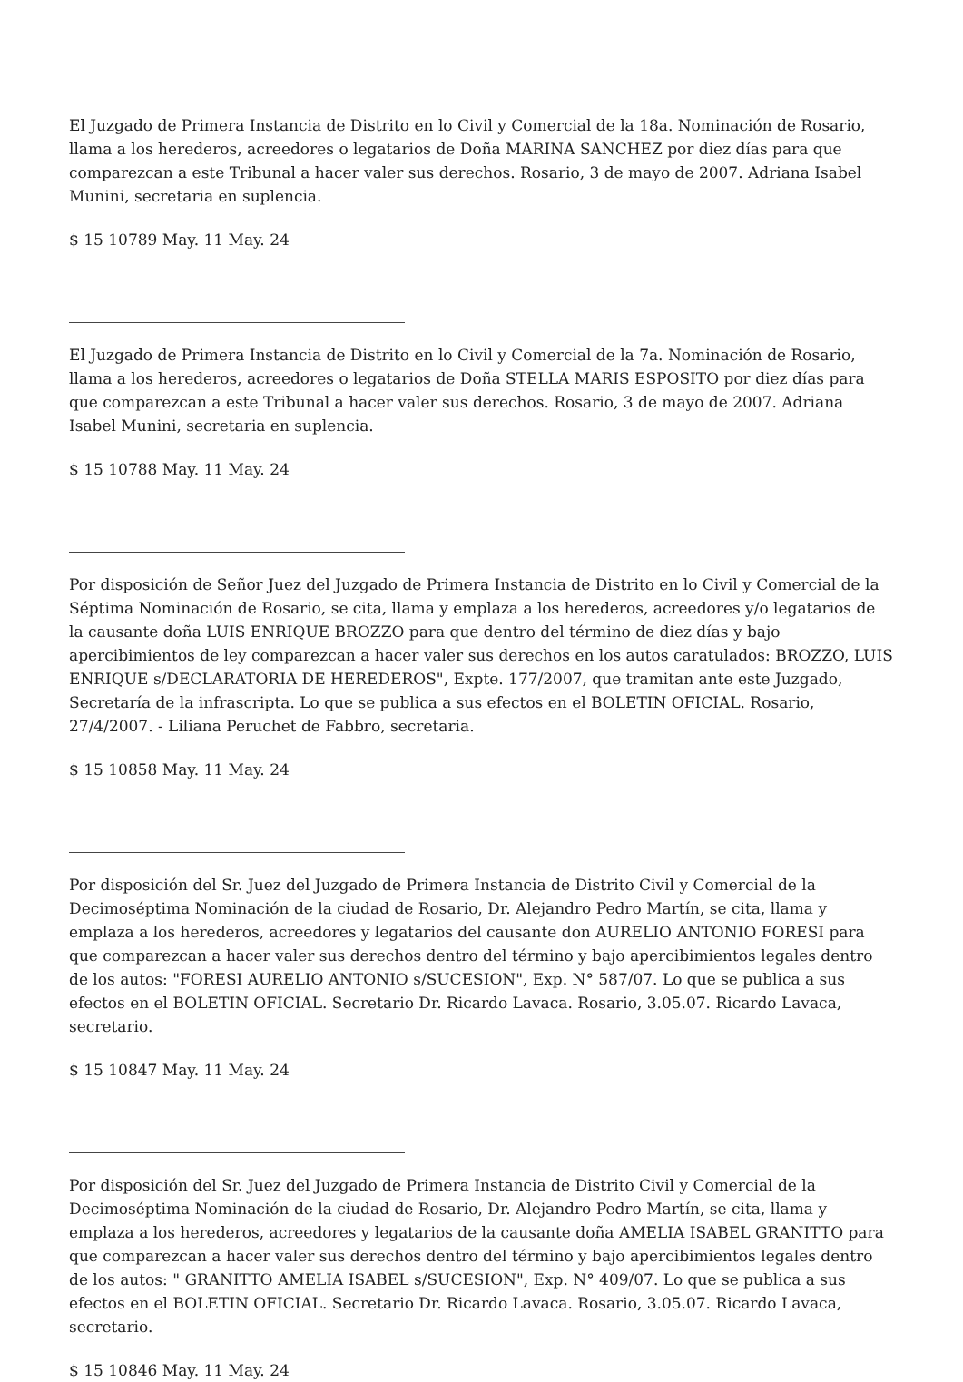El Juzgado de Primera Instancia de Distrito en lo Civil y Comercial de la 18a. Nominación de Rosario, llama a los herederos, acreedores o legatarios de Doña MARINA SANCHEZ por diez días para que comparezcan a este Tribunal a hacer valer sus derechos. Rosario, 3 de mayo de 2007. Adriana Isabel Munini, secretaria en suplencia.
$ 15 10789 May. 11 May. 24
El Juzgado de Primera Instancia de Distrito en lo Civil y Comercial de la 7a. Nominación de Rosario, llama a los herederos, acreedores o legatarios de Doña STELLA MARIS ESPOSITO por diez días para que comparezcan a este Tribunal a hacer valer sus derechos. Rosario, 3 de mayo de 2007. Adriana Isabel Munini, secretaria en suplencia.
$ 15 10788 May. 11 May. 24
Por disposición de Señor Juez del Juzgado de Primera Instancia de Distrito en lo Civil y Comercial de la Séptima Nominación de Rosario, se cita, llama y emplaza a los herederos, acreedores y/o legatarios de la causante doña LUIS ENRIQUE BROZZO para que dentro del término de diez días y bajo apercibimientos de ley comparezcan a hacer valer sus derechos en los autos caratulados: BROZZO, LUIS ENRIQUE s/DECLARATORIA DE HEREDEROS", Expte. 177/2007, que tramitan ante este Juzgado, Secretaría de la infrascripta. Lo que se publica a sus efectos en el BOLETIN OFICIAL. Rosario, 27/4/2007. - Liliana Peruchet de Fabbro, secretaria.
$ 15 10858 May. 11 May. 24
Por disposición del Sr. Juez del Juzgado de Primera Instancia de Distrito Civil y Comercial de la Decimoséptima Nominación de la ciudad de Rosario, Dr. Alejandro Pedro Martín, se cita, llama y emplaza a los herederos, acreedores y legatarios del causante don AURELIO ANTONIO FORESI para que comparezcan a hacer valer sus derechos dentro del término y bajo apercibimientos legales dentro de los autos: "FORESI AURELIO ANTONIO s/SUCESION", Exp. N° 587/07. Lo que se publica a sus efectos en el BOLETIN OFICIAL. Secretario Dr. Ricardo Lavaca. Rosario, 3.05.07. Ricardo Lavaca, secretario.
$ 15 10847 May. 11 May. 24
Por disposición del Sr. Juez del Juzgado de Primera Instancia de Distrito Civil y Comercial de la Decimoséptima Nominación de la ciudad de Rosario, Dr. Alejandro Pedro Martín, se cita, llama y emplaza a los herederos, acreedores y legatarios de la causante doña AMELIA ISABEL GRANITTO para que comparezcan a hacer valer sus derechos dentro del término y bajo apercibimientos legales dentro de los autos: " GRANITTO AMELIA ISABEL s/SUCESION", Exp. N° 409/07. Lo que se publica a sus efectos en el BOLETIN OFICIAL. Secretario Dr. Ricardo Lavaca. Rosario, 3.05.07. Ricardo Lavaca, secretario.
$ 15 10846 May. 11 May. 24